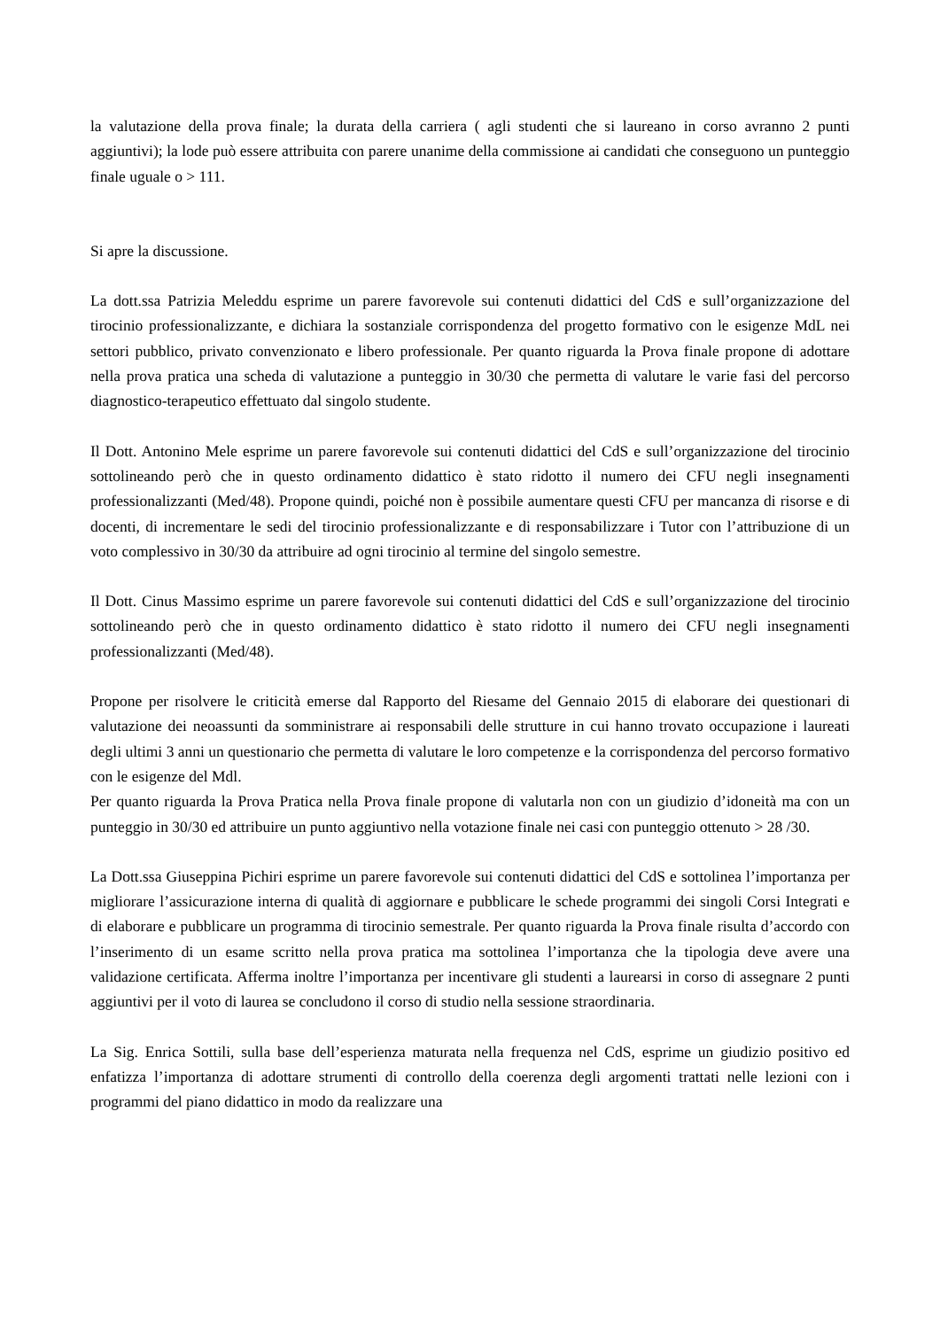la valutazione della prova finale; la durata della carriera ( agli studenti che si laureano in corso avranno 2 punti aggiuntivi); la lode può essere attribuita con parere unanime della commissione ai candidati che conseguono un punteggio finale uguale o > 111.
Si apre la discussione.
La dott.ssa Patrizia Meleddu esprime un parere favorevole sui contenuti didattici del CdS e sull’organizzazione del tirocinio professionalizzante, e dichiara la sostanziale corrispondenza del progetto formativo con le esigenze MdL nei settori pubblico, privato convenzionato e libero professionale. Per quanto riguarda la Prova finale propone di adottare nella prova pratica una scheda di valutazione a punteggio in 30/30 che permetta di valutare le varie fasi del percorso diagnostico-terapeutico effettuato dal singolo studente.
Il Dott. Antonino Mele esprime un parere favorevole sui contenuti didattici del CdS e sull’organizzazione del tirocinio sottolineando però che in questo ordinamento didattico è stato ridotto il numero dei CFU negli insegnamenti professionalizzanti (Med/48). Propone quindi, poiché non è possibile aumentare questi CFU per mancanza di risorse e di docenti, di incrementare le sedi del tirocinio professionalizzante e di responsabilizzare i Tutor con l’attribuzione di un voto complessivo in 30/30 da attribuire ad ogni tirocinio al termine del singolo semestre.
Il Dott. Cinus Massimo esprime un parere favorevole sui contenuti didattici del CdS e sull’organizzazione del tirocinio sottolineando però che in questo ordinamento didattico è stato ridotto il numero dei CFU negli insegnamenti professionalizzanti (Med/48).
Propone per risolvere le criticità emerse dal Rapporto del Riesame del Gennaio 2015 di elaborare dei questionari di valutazione dei neoassunti da somministrare ai responsabili delle strutture in cui hanno trovato occupazione i laureati degli ultimi 3 anni un questionario che permetta di valutare le loro competenze e la corrispondenza del percorso formativo con le esigenze del Mdl.
Per quanto riguarda la Prova Pratica nella Prova finale propone di valutarla non con un giudizio d’idoneità ma con un punteggio in 30/30 ed attribuire un punto aggiuntivo nella votazione finale nei casi con punteggio ottenuto > 28 /30.
La Dott.ssa Giuseppina Pichiri esprime un parere favorevole sui contenuti didattici del CdS e sottolinea l’importanza per migliorare l’assicurazione interna di qualità di aggiornare e pubblicare le schede programmi dei singoli Corsi Integrati e di elaborare e pubblicare un programma di tirocinio semestrale. Per quanto riguarda la Prova finale risulta d’accordo con l’inserimento di un esame scritto nella prova pratica ma sottolinea l’importanza che la tipologia deve avere una validazione certificata. Afferma inoltre l’importanza per incentivare gli studenti a laurearsi in corso di assegnare 2 punti aggiuntivi per il voto di laurea se concludono il corso di studio nella sessione straordinaria.
La Sig. Enrica Sottili, sulla base dell’esperienza maturata nella frequenza nel CdS, esprime un giudizio positivo ed enfatizza l’importanza di adottare strumenti di controllo della coerenza degli argomenti trattati nelle lezioni con i programmi del piano didattico in modo da realizzare una